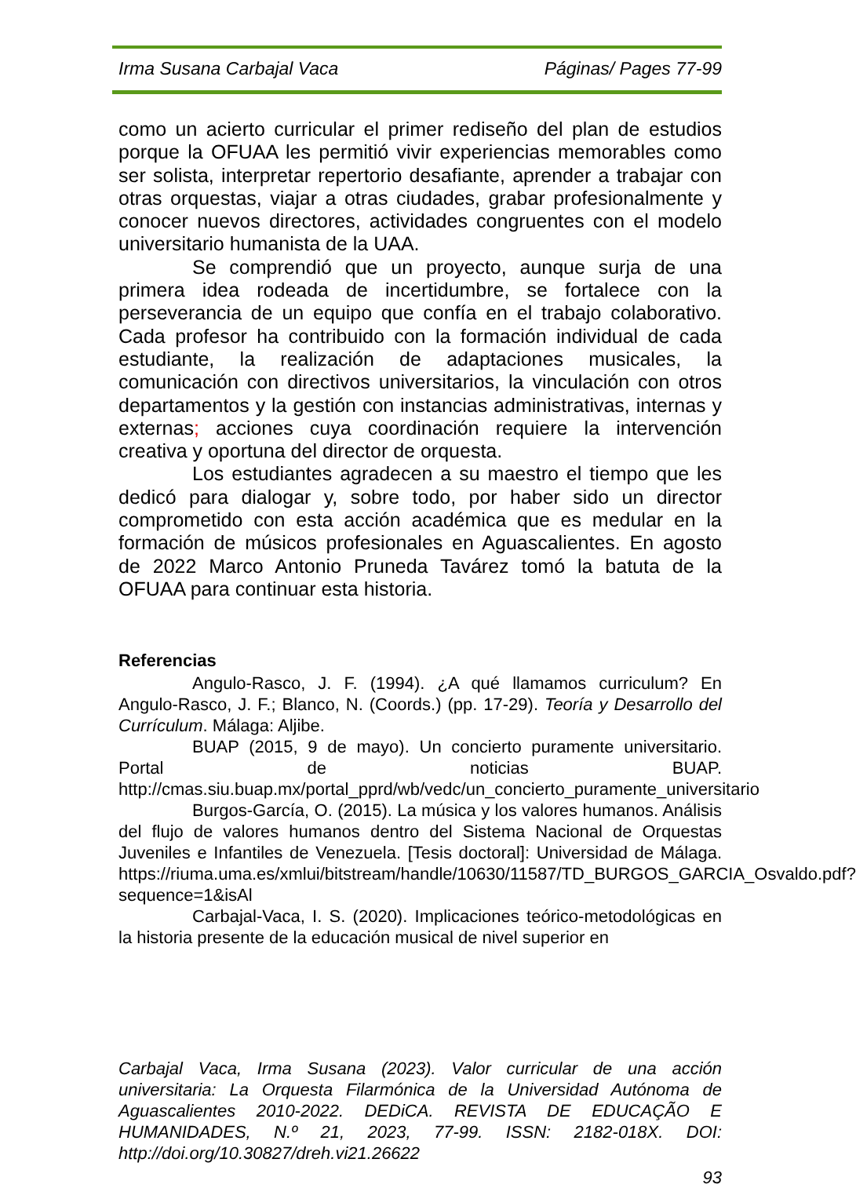Irma Susana Carbajal Vaca Páginas/ Pages 77-99
como un acierto curricular el primer rediseño del plan de estudios porque la OFUAA les permitió vivir experiencias memorables como ser solista, interpretar repertorio desafiante, aprender a trabajar con otras orquestas, viajar a otras ciudades, grabar profesionalmente y conocer nuevos directores, actividades congruentes con el modelo universitario humanista de la UAA.
Se comprendió que un proyecto, aunque surja de una primera idea rodeada de incertidumbre, se fortalece con la perseverancia de un equipo que confía en el trabajo colaborativo. Cada profesor ha contribuido con la formación individual de cada estudiante, la realización de adaptaciones musicales, la comunicación con directivos universitarios, la vinculación con otros departamentos y la gestión con instancias administrativas, internas y externas; acciones cuya coordinación requiere la intervención creativa y oportuna del director de orquesta.
Los estudiantes agradecen a su maestro el tiempo que les dedicó para dialogar y, sobre todo, por haber sido un director comprometido con esta acción académica que es medular en la formación de músicos profesionales en Aguascalientes. En agosto de 2022 Marco Antonio Pruneda Tavárez tomó la batuta de la OFUAA para continuar esta historia.
Referencias
Angulo-Rasco, J. F. (1994). ¿A qué llamamos curriculum? En Angulo-Rasco, J. F.; Blanco, N. (Coords.) (pp. 17-29). Teoría y Desarrollo del Currículum. Málaga: Aljibe.
BUAP (2015, 9 de mayo). Un concierto puramente universitario. Portal de noticias BUAP. http://cmas.siu.buap.mx/portal_pprd/wb/vedc/un_concierto_puramente_universitario
Burgos-García, O. (2015). La música y los valores humanos. Análisis del flujo de valores humanos dentro del Sistema Nacional de Orquestas Juveniles e Infantiles de Venezuela. [Tesis doctoral]: Universidad de Málaga. https://riuma.uma.es/xmlui/bitstream/handle/10630/11587/TD_BURGOS_GARCIA_Osvaldo.pdf?sequence=1&isAl
Carbajal-Vaca, I. S. (2020). Implicaciones teórico-metodológicas en la historia presente de la educación musical de nivel superior en
Carbajal Vaca, Irma Susana (2023). Valor curricular de una acción universitaria: La Orquesta Filarmónica de la Universidad Autónoma de Aguascalientes 2010-2022. DEDiCA. REVISTA DE EDUCAÇÃO E HUMANIDADES, N.º 21, 2023, 77-99. ISSN: 2182-018X. DOI: http://doi.org/10.30827/dreh.vi21.26622
93